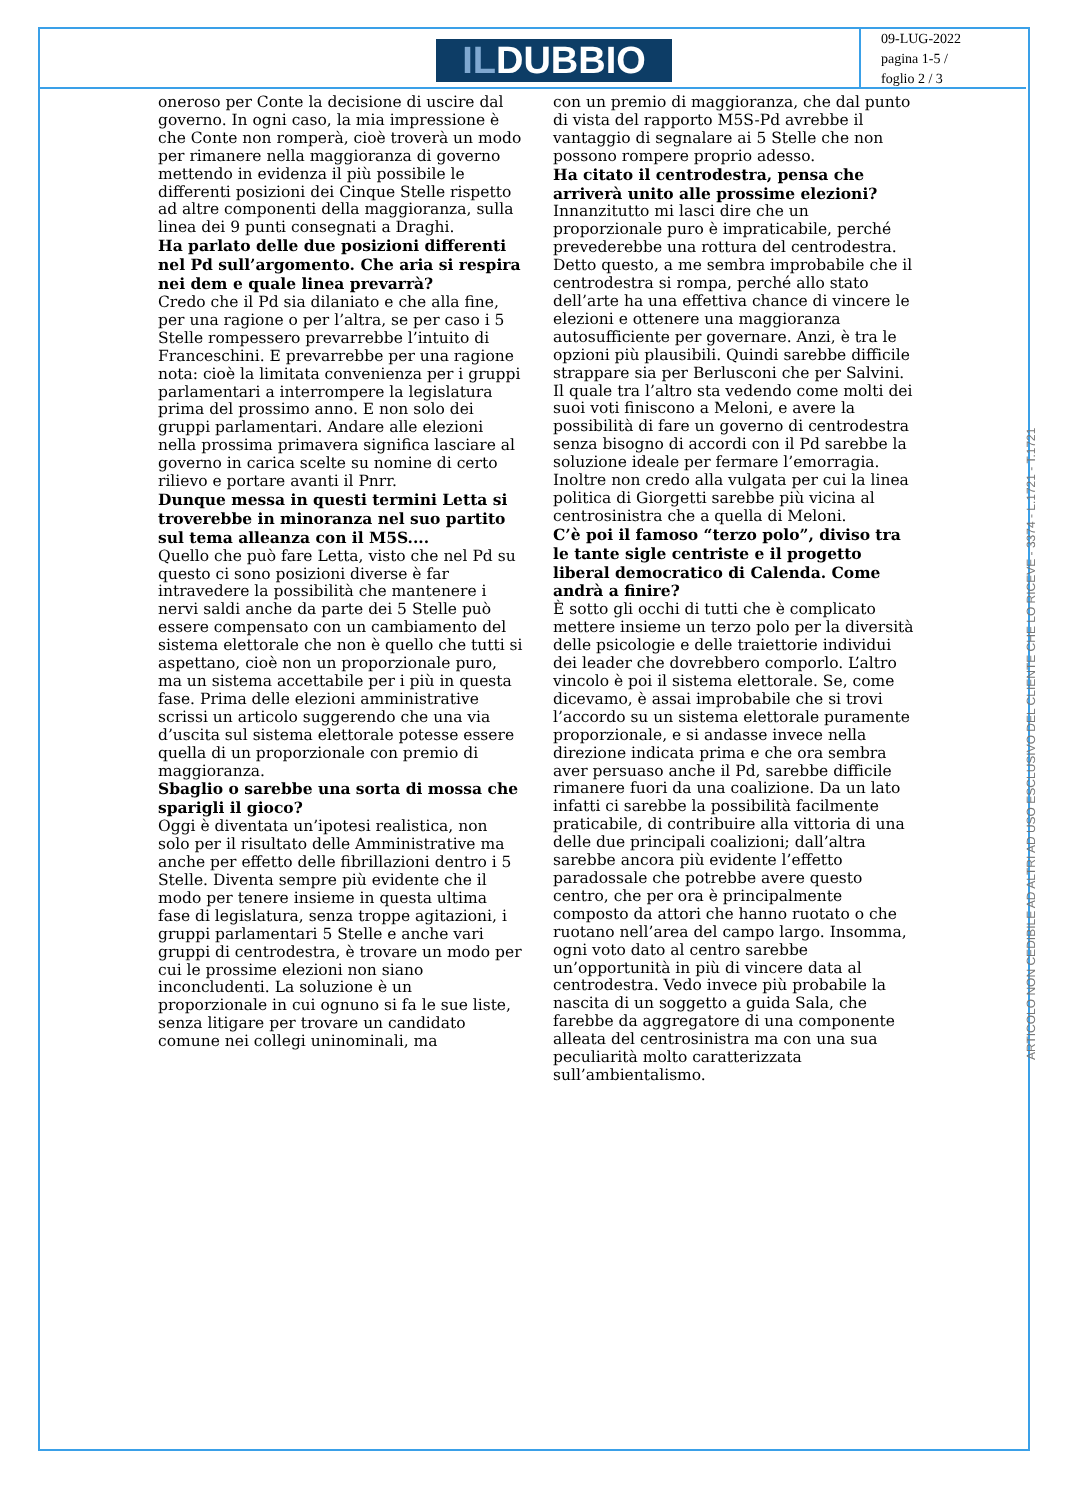ILDUBBIO
09-LUG-2022
pagina 1-5 /
foglio 2 / 3
oneroso per Conte la decisione di uscire dal governo. In ogni caso, la mia impressione è che Conte non romperà, cioè troverà un modo per rimanere nella maggioranza di governo mettendo in evidenza il più possibile le differenti posizioni dei Cinque Stelle rispetto ad altre componenti della maggioranza, sulla linea dei 9 punti consegnati a Draghi.
Ha parlato delle due posizioni differenti nel Pd sull’argomento. Che aria si respira nei dem e quale linea prevarrà?
Credo che il Pd sia dilaniato e che alla fine, per una ragione o per l’altra, se per caso i 5 Stelle rompessero prevarrebbe l’intuito di Franceschini. E prevarrebbe per una ragione nota: cioè la limitata convenienza per i gruppi parlamentari a interrompere la legislatura prima del prossimo anno. E non solo dei gruppi parlamentari. Andare alle elezioni nella prossima primavera significa lasciare al governo in carica scelte su nomine di certo rilievo e portare avanti il Pnrr.
Dunque messa in questi termini Letta si troverebbe in minoranza nel suo partito sul tema alleanza con il M5S....
Quello che può fare Letta, visto che nel Pd su questo ci sono posizioni diverse è far intravedere la possibilità che mantenere i nervi saldi anche da parte dei 5 Stelle può essere compensato con un cambiamento del sistema elettorale che non è quello che tutti si aspettano, cioè non un proporzionale puro, ma un sistema accettabile per i più in questa fase. Prima delle elezioni amministrative scrissi un articolo suggerendo che una via d’uscita sul sistema elettorale potesse essere quella di un proporzionale con premio di maggioranza.
Sbaglio o sarebbe una sorta di mossa che sparigli il gioco?
Oggi è diventata un’ipotesi realistica, non solo per il risultato delle Amministrative ma anche per effetto delle fibrillazioni dentro i 5 Stelle. Diventa sempre più evidente che il modo per tenere insieme in questa ultima fase di legislatura, senza troppe agitazioni, i gruppi parlamentari 5 Stelle e anche vari gruppi di centrodestra, è trovare un modo per cui le prossime elezioni non siano inconcludenti. La soluzione è un proporzionale in cui ognuno si fa le sue liste, senza litigare per trovare un candidato comune nei collegi uninominali, ma
con un premio di maggioranza, che dal punto di vista del rapporto M5S-Pd avrebbe il vantaggio di segnalare ai 5 Stelle che non possono rompere proprio adesso.
Ha citato il centrodestra, pensa che arriverà unito alle prossime elezioni?
Innanzitutto mi lasci dire che un proporzionale puro è impraticabile, perché prevederebbe una rottura del centrodestra. Detto questo, a me sembra improbabile che il centrodestra si rompa, perché allo stato dell’arte ha una effettiva chance di vincere le elezioni e ottenere una maggioranza autosufficiente per governare. Anzi, è tra le opzioni più plausibili. Quindi sarebbe difficile strappare sia per Berlusconi che per Salvini. Il quale tra l’altro sta vedendo come molti dei suoi voti finiscono a Meloni, e avere la possibilità di fare un governo di centrodestra senza bisogno di accordi con il Pd sarebbe la soluzione ideale per fermare l’emorragia. Inoltre non credo alla vulgata per cui la linea politica di Giorgetti sarebbe più vicina al centrosinistra che a quella di Meloni.
C’è poi il famoso “terzo polo”, diviso tra le tante sigle centriste e il progetto liberal democratico di Calenda. Come andrà a finire?
È sotto gli occhi di tutti che è complicato mettere insieme un terzo polo per la diversità delle psicologie e delle traiettorie individui dei leader che dovrebbero comporlo. L’altro vincolo è poi il sistema elettorale. Se, come dicevamo, è assai improbabile che si trovi l’accordo su un sistema elettorale puramente proporzionale, e si andasse invece nella direzione indicata prima e che ora sembra aver persuaso anche il Pd, sarebbe difficile rimanere fuori da una coalizione. Da un lato infatti ci sarebbe la possibilità facilmente praticabile, di contribuire alla vittoria di una delle due principali coalizioni; dall’altra sarebbe ancora più evidente l’effetto paradossale che potrebbe avere questo centro, che per ora è principalmente composto da attori che hanno ruotato o che ruotano nell’area del campo largo. Insomma, ogni voto dato al centro sarebbe un’opportunità in più di vincere data al centrodestra. Vedo invece più probabile la nascita di un soggetto a guida Sala, che farebbe da aggregatore di una componente alleata del centrosinistra ma con una sua peculiarità molto caratterizzata sull’ambientalismo.
ARTICOLO NON CEDIBILE AD ALTRI AD USO ESCLUSIVO DEL CLIENTE CHE LO RICEVE - 3374 - L.1721 - T.1721